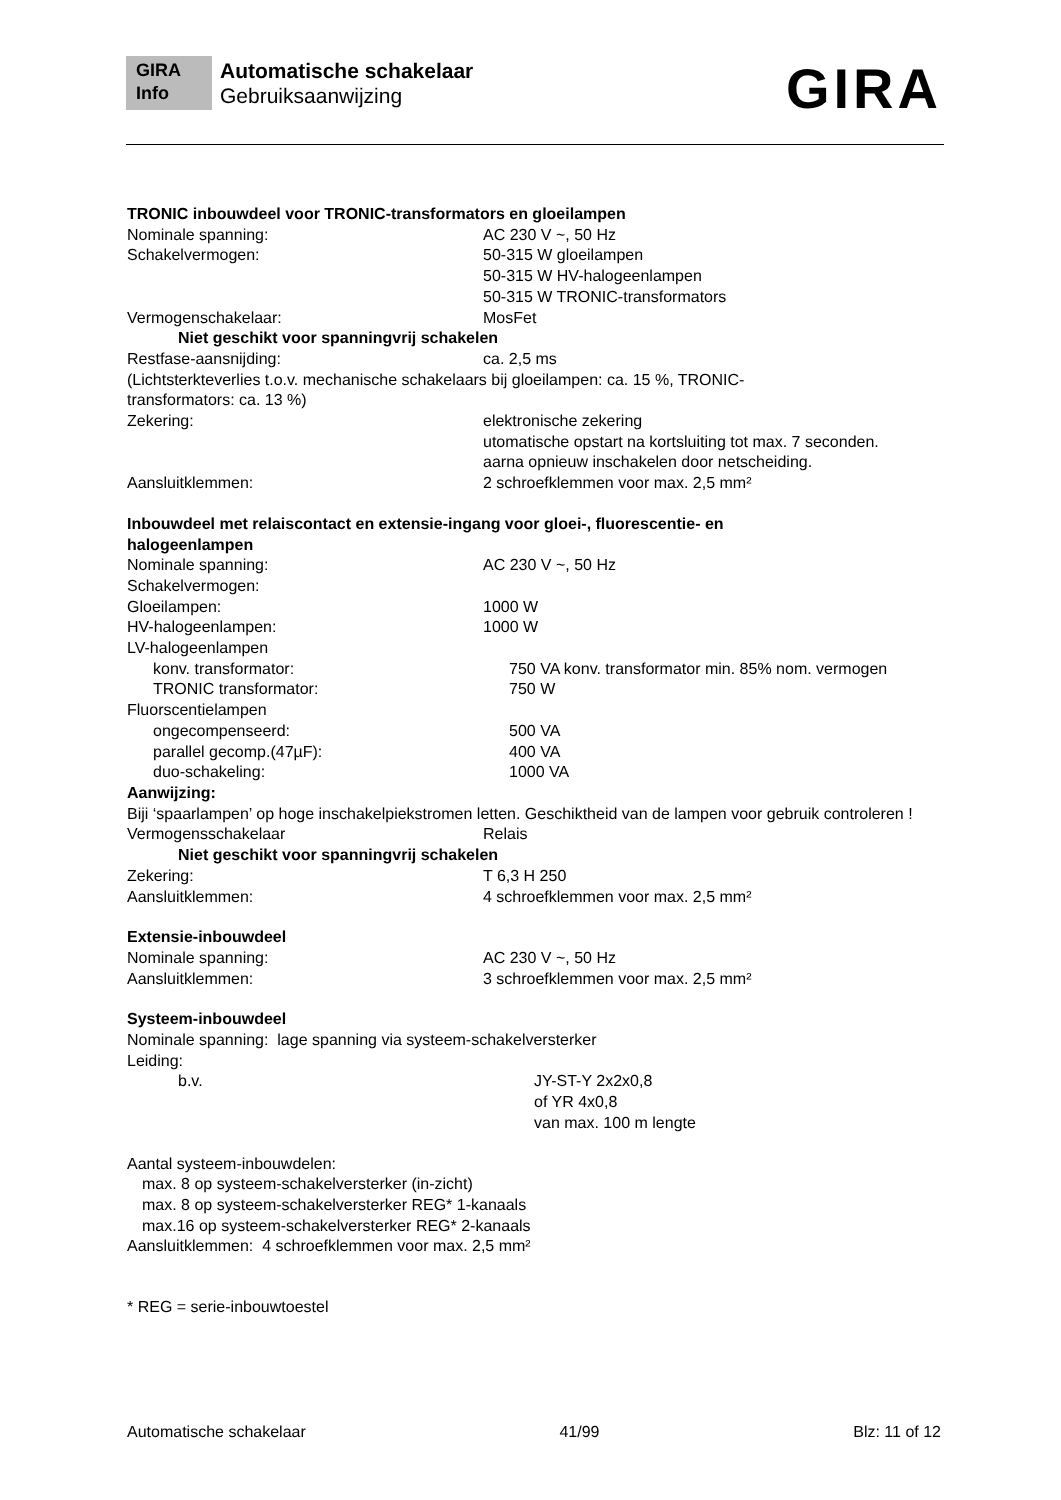GIRA
Info
Automatische schakelaar
Gebruiksaanwijzing
GIRA
TRONIC inbouwdeel voor TRONIC-transformators en gloeilampen
Nominale spanning: AC 230 V ~, 50 Hz
Schakelvermogen: 50-315 W gloeilampen
50-315 W HV-halogeenlampen
50-315 W TRONIC-transformators
Vermogenschakelaar: MosFet
Niet geschikt voor spanningvrij schakelen
Restfase-aansnijding: ca. 2,5 ms
(Lichtsterkteverlies t.o.v. mechanische schakelaars bij gloeilampen: ca. 15 %, TRONIC-
transformators: ca. 13 %)
Zekering: elektronische zekering
utomatische opstart na kortsluiting tot max. 7 seconden.
aarna opnieuw inschakelen door netscheiding.
Aansluitklemmen: 2 schroefklemmen voor max. 2,5 mm²
Inbouwdeel met relaiscontact en extensie-ingang voor gloei-, fluorescentie- en
halogeenlampen
Nominale spanning: AC 230 V ~, 50 Hz
Schakelvermogen:
Gloeilampen: 1000 W
HV-halogeenlampen: 1000 W
LV-halogeenlampen
konv. transformator: 750 VA konv. transformator min. 85% nom. vermogen
TRONIC transformator: 750 W
Fluorscentielampen
ongecompenseerd: 500 VA
parallel gecomp.(47µF): 400 VA
duo-schakeling: 1000 VA
Aanwijzing:
Biji ‘spaarlampen’ op hoge inschakelpiekstromen letten. Geschiktheid van de lampen voor gebruik controleren !
Vermogensschakelaar Relais
Niet geschikt voor spanningvrij schakelen
Zekering: T 6,3 H 250
Aansluitklemmen: 4 schroefklemmen voor max. 2,5 mm²
Extensie-inbouwdeel
Nominale spanning: AC 230 V ~, 50 Hz
Aansluitklemmen: 3 schroefklemmen voor max. 2,5 mm²
Systeem-inbouwdeel
Nominale spanning: lage spanning via systeem-schakelversterker
Leiding:
b.v. JY-ST-Y 2x2x0,8
of YR 4x0,8
van max. 100 m lengte
Aantal systeem-inbouwdelen:
max. 8 op systeem-schakelversterker (in-zicht)
max. 8 op systeem-schakelversterker REG* 1-kanaals
max.16 op systeem-schakelversterker REG* 2-kanaals
Aansluitklemmen: 4 schroefklemmen voor max. 2,5 mm²
* REG = serie-inbouwtoestel
Automatische schakelaar 41/99 Blz: 11 of 12